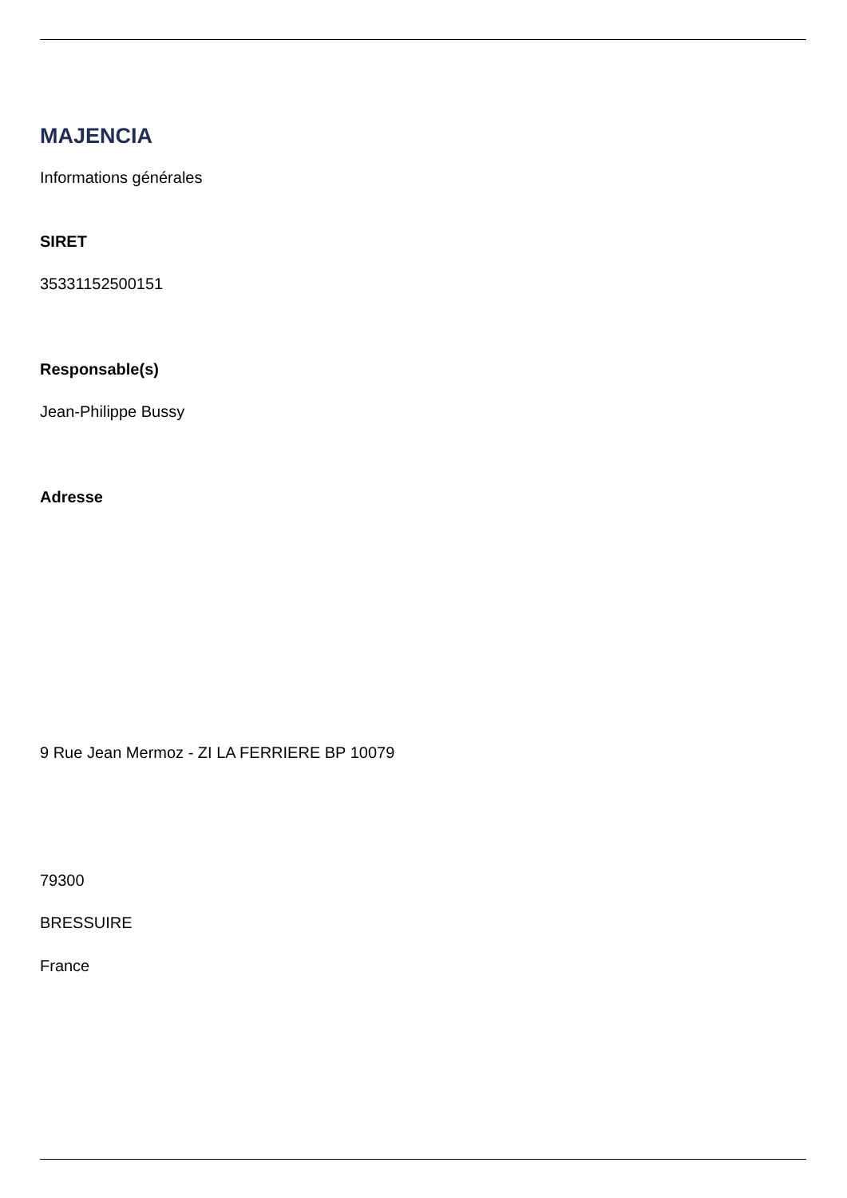MAJENCIA
Informations générales
SIRET
35331152500151
Responsable(s)
Jean-Philippe Bussy
Adresse
9 Rue Jean Mermoz - ZI LA FERRIERE BP 10079
79300
BRESSUIRE
France